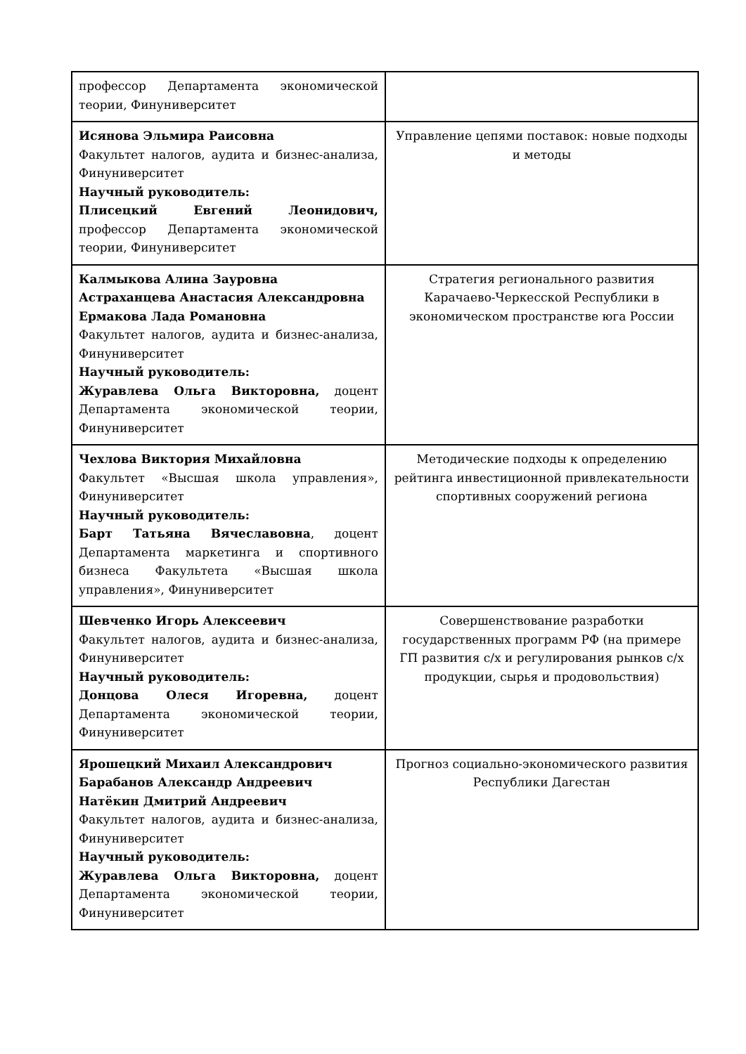| профессор Департамента экономической теории, Финуниверситет | |
| Исянова Эльмира Раисовна Факультет налогов, аудита и бизнес-анализа, Финуниверситет Научный руководитель: Плисецкий Евгений Леонидович, профессор Департамента экономической теории, Финуниверситет | Управление цепями поставок: новые подходы и методы |
| Калмыкова Алина Зауровна Астраханцева Анастасия Александровна Ермакова Лада Романовна Факультет налогов, аудита и бизнес-анализа, Финуниверситет Научный руководитель: Журавлева Ольга Викторовна, доцент Департамента экономической теории, Финуниверситет | Стратегия регионального развития Карачаево-Черкесской Республики в экономическом пространстве юга России |
| Чехлова Виктория Михайловна Факультет «Высшая школа управления», Финуниверситет Научный руководитель: Барт Татьяна Вячеславовна , доцент Департамента маркетинга и спортивного бизнеса Факультета «Высшая школа управления», Финуниверситет | Методические подходы к определению рейтинга инвестиционной привлекательности спортивных сооружений региона |
| Шевченко Игорь Алексеевич Факультет налогов, аудита и бизнес-анализа, Финуниверситет Научный руководитель: Донцова Олеся Игоревна, доцент Департамента экономической теории, Финуниверситет | Совершенствование разработки государственных программ РФ (на примере ГП развития с/х и регулирования рынков с/х продукции, сырья и продовольствия) |
| Ярошецкий Михаил Александрович Барабанов Александр Андреевич Натёкин Дмитрий Андреевич Факультет налогов, аудита и бизнес-анализа, Финуниверситет Научный руководитель: Журавлева Ольга Викторовна, доцент Департамента экономической теории, Финуниверситет | Прогноз социально-экономического развития Республики Дагестан |